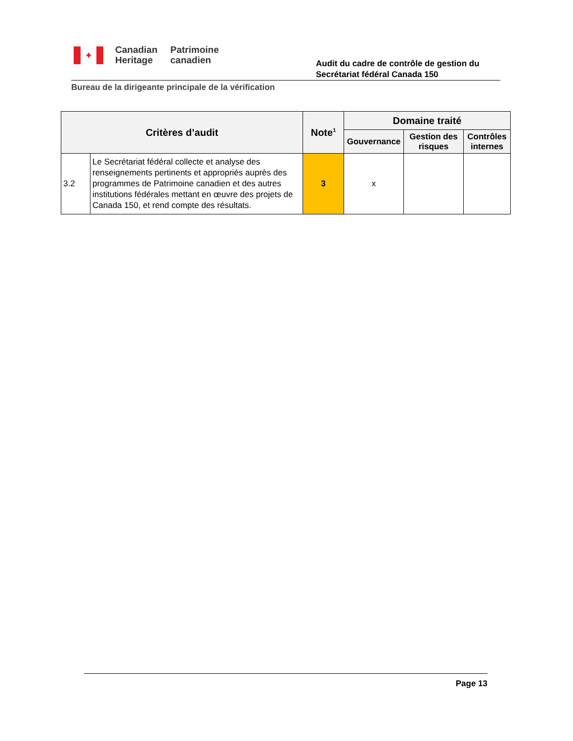✦
Canadian
Heritage
Patrimoine
canadien
Audit du cadre de contrôle de gestion du
Secrétariat fédéral Canada 150
Bureau de la dirigeante principale de la vérification
| Critères d’audit | | Note<sup>1</sup> | Domaine traité | | |
| --- | --- | --- | --- | --- | --- |
| | | | Gouvernance | Gestion des risques | Contrôles internes |
| 3.2 | Le Secrétariat fédéral collecte et analyse des renseignements pertinents et appropriés auprès des programmes de Patrimoine canadien et des autres institutions fédérales mettant en œuvre des projets de Canada 150, et rend compte des résultats. | 3 | x | | |
Page 13